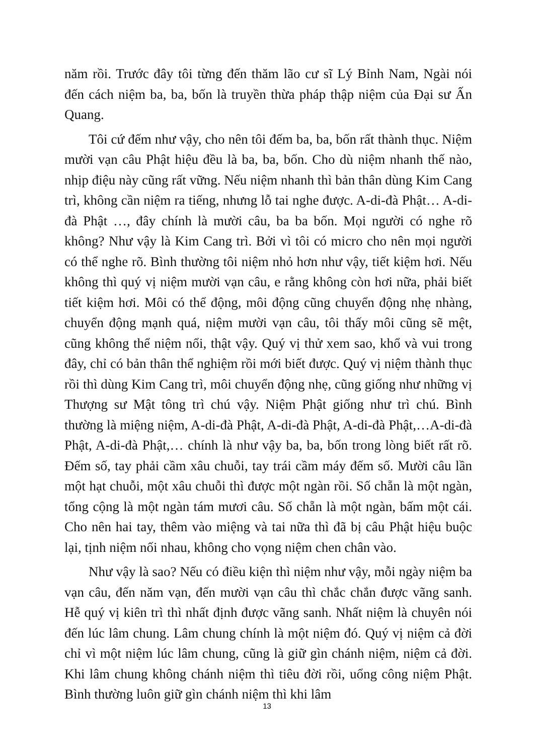năm rồi. Trước đây tôi từng đến thăm lão cư sĩ Lý Bỉnh Nam, Ngài nói đến cách niệm ba, ba, bốn là truyền thừa pháp thập niệm của Đại sư Ấn Quang.
Tôi cứ đếm như vậy, cho nên tôi đếm ba, ba, bốn rất thành thục. Niệm mười vạn câu Phật hiệu đều là ba, ba, bốn. Cho dù niệm nhanh thế nào, nhịp điệu này cũng rất vững. Nếu niệm nhanh thì bản thân dùng Kim Cang trì, không cần niệm ra tiếng, nhưng lỗ tai nghe được. A-di-đà Phật… A-di-đà Phật …, đây chính là mười câu, ba ba bốn. Mọi người có nghe rõ không? Như vậy là Kim Cang trì. Bởi vì tôi có micro cho nên mọi người có thể nghe rõ. Bình thường tôi niệm nhỏ hơn như vậy, tiết kiệm hơi. Nếu không thì quý vị niệm mười vạn câu, e rằng không còn hơi nữa, phải biết tiết kiệm hơi. Môi có thể động, môi động cũng chuyển động nhẹ nhàng, chuyển động mạnh quá, niệm mười vạn câu, tôi thấy môi cũng sẽ mệt, cũng không thể niệm nổi, thật vậy. Quý vị thử xem sao, khổ và vui trong đây, chỉ có bản thân thể nghiệm rồi mới biết được. Quý vị niệm thành thục rồi thì dùng Kim Cang trì, môi chuyển động nhẹ, cũng giống như những vị Thượng sư Mật tông trì chú vậy. Niệm Phật giống như trì chú. Bình thường là miệng niệm, A-di-đà Phật, A-di-đà Phật, A-di-đà Phật,…A-di-đà Phật, A-di-đà Phật,… chính là như vậy ba, ba, bốn trong lòng biết rất rõ. Đếm số, tay phải cầm xâu chuỗi, tay trái cầm máy đếm số. Mười câu lần một hạt chuỗi, một xâu chuỗi thì được một ngàn rồi. Số chẵn là một ngàn, tổng cộng là một ngàn tám mươi câu. Số chẵn là một ngàn, bấm một cái. Cho nên hai tay, thêm vào miệng và tai nữa thì đã bị câu Phật hiệu buộc lại, tịnh niệm nối nhau, không cho vọng niệm chen chân vào.
Như vậy là sao? Nếu có điều kiện thì niệm như vậy, mỗi ngày niệm ba vạn câu, đến năm vạn, đến mười vạn câu thì chắc chắn được vãng sanh. Hễ quý vị kiên trì thì nhất định được vãng sanh. Nhất niệm là chuyên nói đến lúc lâm chung. Lâm chung chính là một niệm đó. Quý vị niệm cả đời chỉ vì một niệm lúc lâm chung, cũng là giữ gìn chánh niệm, niệm cả đời. Khi lâm chung không chánh niệm thì tiêu đời rồi, uổng công niệm Phật. Bình thường luôn giữ gìn chánh niệm thì khi lâm
13